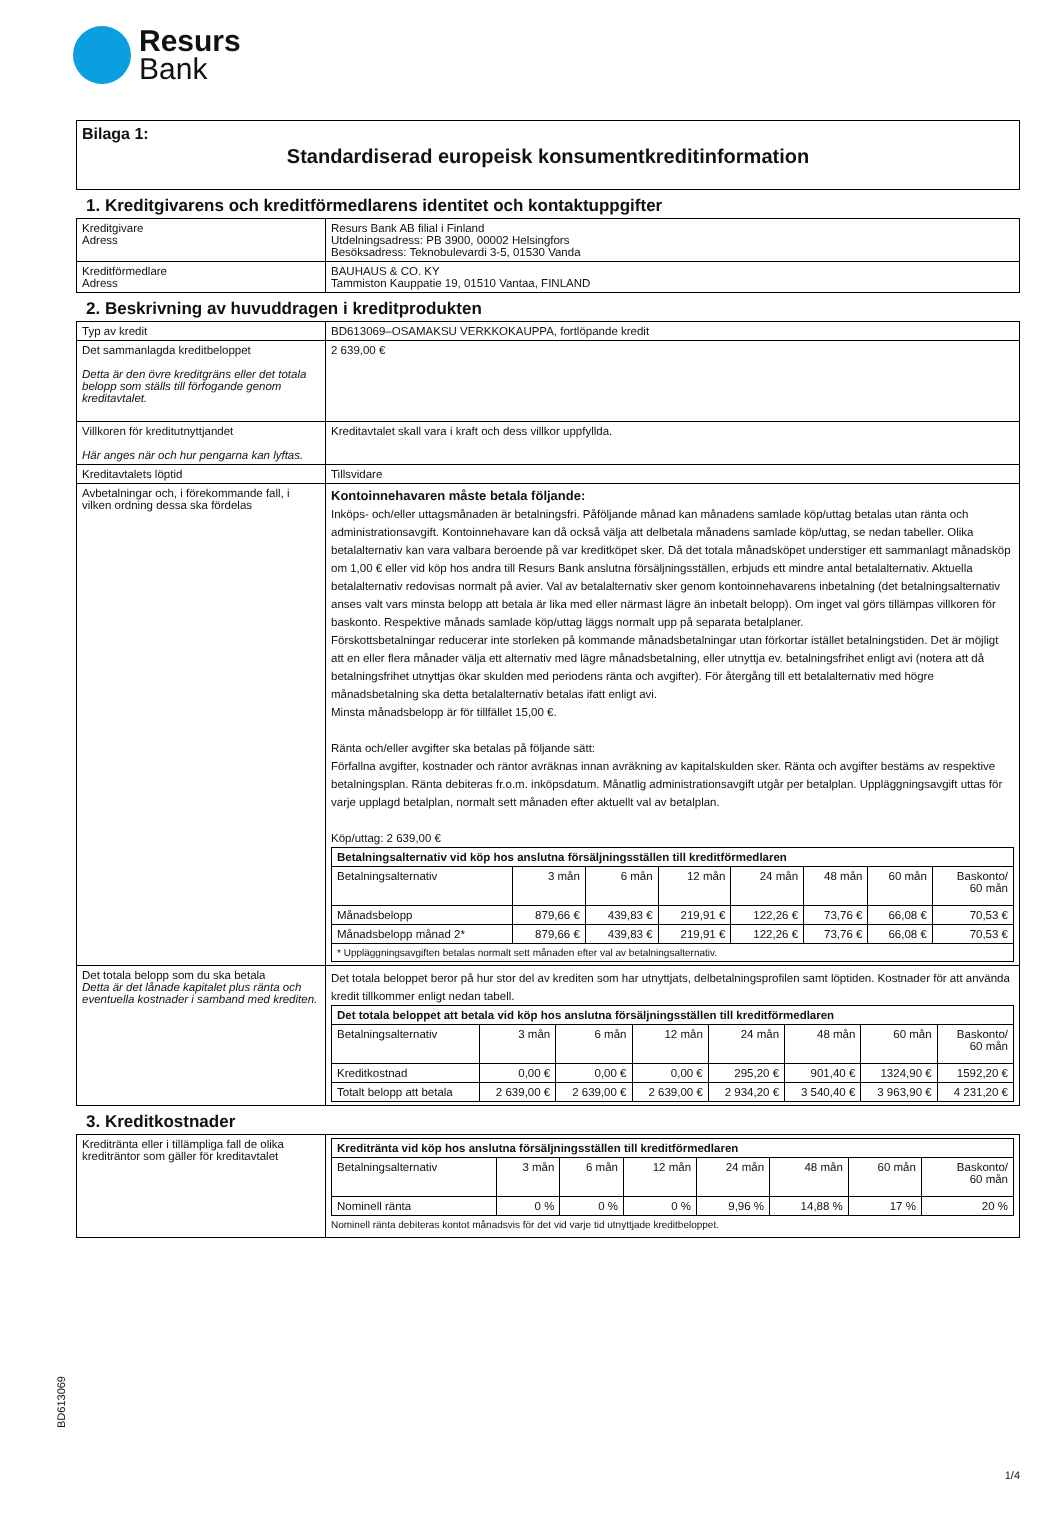Resurs
Bank
Bilaga 1:
Standardiserad europeisk konsumentkreditinformation
1. Kreditgivarens och kreditförmedlarens identitet och kontaktuppgifter
| Kreditgivare Adress | Resurs Bank AB filial i Finland Utdelningsadress: PB 3900, 00002 Helsingfors Besöksadress: Teknobulevardi 3-5, 01530 Vanda |
| Kreditförmedlare Adress | BAUHAUS & CO. KY Tammiston Kauppatie 19, 01510 Vantaa, FINLAND |
2. Beskrivning av huvuddragen i kreditprodukten
| Typ av kredit | BD613069–OSAMAKSU VERKKOKAUPPA, fortlöpande kredit |
| Det sammanlagda kreditbeloppet Detta är den övre kreditgräns eller det totala belopp som ställs till förfogande genom kreditavtalet. | 2 639,00 € |
| Villkoren för kreditutnyttjandet Här anges när och hur pengarna kan lyftas. | Kreditavtalet skall vara i kraft och dess villkor uppfyllda. |
| Kreditavtalets löptid | Tillsvidare |
| Avbetalningar och, i förekommande fall, i vilken ordning dessa ska fördelas | Kontoinnehavaren måste betala följande: Inköps- och/eller uttagsmånaden är betalningsfri. Påföljande månad kan månadens samlade köp/uttag betalas utan ränta och administrationsavgift. Kontoinnehavare kan då också välja att delbetala månadens samlade köp/uttag, se nedan tabeller. Olika betalalternativ kan vara valbara beroende på var kreditköpet sker. Då det totala månadsköpet understiger ett sammanlagt månadsköp om 1,00 € eller vid köp hos andra till Resurs Bank anslutna försäljningsställen, erbjuds ett mindre antal betalalternativ. Aktuella betalalternativ redovisas normalt på avier. Val av betalalternativ sker genom kontoinnehavarens inbetalning (det betalningsalternativ anses valt vars minsta belopp att betala är lika med eller närmast lägre än inbetalt belopp). Om inget val görs tillämpas villkoren för baskonto. Respektive månads samlade köp/uttag läggs normalt upp på separata betalplaner. Förskottsbetalningar reducerar inte storleken på kommande månadsbetalningar utan förkortar istället betalningstiden. Det är möjligt att en eller flera månader välja ett alternativ med lägre månadsbetalning, eller utnyttja ev. betalningsfrihet enligt avi (notera att då betalningsfrihet utnyttjas ökar skulden med periodens ränta och avgifter). För återgång till ett betalalternativ med högre månadsbetalning ska detta betalalternativ betalas ifatt enligt avi. Minsta månadsbelopp är för tillfället 15,00 €. Ränta och/eller avgifter ska betalas på följande sätt: Förfallna avgifter, kostnader och räntor avräknas innan avräkning av kapitalskulden sker. Ränta och avgifter bestäms av respektive betalningsplan. Ränta debiteras fr.o.m. inköpsdatum. Månatlig administrationsavgift utgår per betalplan. Uppläggningsavgift uttas för varje upplagd betalplan, normalt sett månaden efter aktuellt val av betalplan. Köp/uttag: 2 639,00 € / Betalningsalternativ vid köp hos anslutna försäljningsställen till kreditförmedlaren / / / / / / / / / --- / --- / --- / --- / --- / --- / --- / --- / / Betalningsalternativ / 3 mån / 6 mån / 12 mån / 24 mån / 48 mån / 60 mån / Baskonto/ 60 mån / / Månadsbelopp / 879,66 € / 439,83 € / 219,91 € / 122,26 € / 73,76 € / 66,08 € / 70,53 € / / Månadsbelopp månad 2* / 879,66 € / 439,83 € / 219,91 € / 122,26 € / 73,76 € / 66,08 € / 70,53 € / / * Uppläggningsavgiften betalas normalt sett månaden efter val av betalningsalternativ. / / / / / / / / |
| Det totala belopp som du ska betala Detta är det lånade kapitalet plus ränta och eventuella kostnader i samband med krediten. | Det totala beloppet beror på hur stor del av krediten som har utnyttjats, delbetalningsprofilen samt löptiden. Kostnader för att använda kredit tillkommer enligt nedan tabell. / Det totala beloppet att betala vid köp hos anslutna försäljningsställen till kreditförmedlaren / / / / / / / / / --- / --- / --- / --- / --- / --- / --- / --- / / Betalningsalternativ / 3 mån / 6 mån / 12 mån / 24 mån / 48 mån / 60 mån / Baskonto/ 60 mån / / Kreditkostnad / 0,00 € / 0,00 € / 0,00 € / 295,20 € / 901,40 € / 1324,90 € / 1592,20 € / / Totalt belopp att betala / 2 639,00 € / 2 639,00 € / 2 639,00 € / 2 934,20 € / 3 540,40 € / 3 963,90 € / 4 231,20 € / |
3. Kreditkostnader
| Kreditränta eller i tillämpliga fall de olika krediträntor som gäller för kreditavtalet | / Kreditränta vid köp hos anslutna försäljningsställen till kreditförmedlaren / / / / / / / / / --- / --- / --- / --- / --- / --- / --- / --- / / Betalningsalternativ / 3 mån / 6 mån / 12 mån / 24 mån / 48 mån / 60 mån / Baskonto/ 60 mån / / Nominell ränta / 0 % / 0 % / 0 % / 9,96 % / 14,88 % / 17 % / 20 % / Nominell ränta debiteras kontot månadsvis för det vid varje tid utnyttjade kreditbeloppet. |
BD613069
1/4